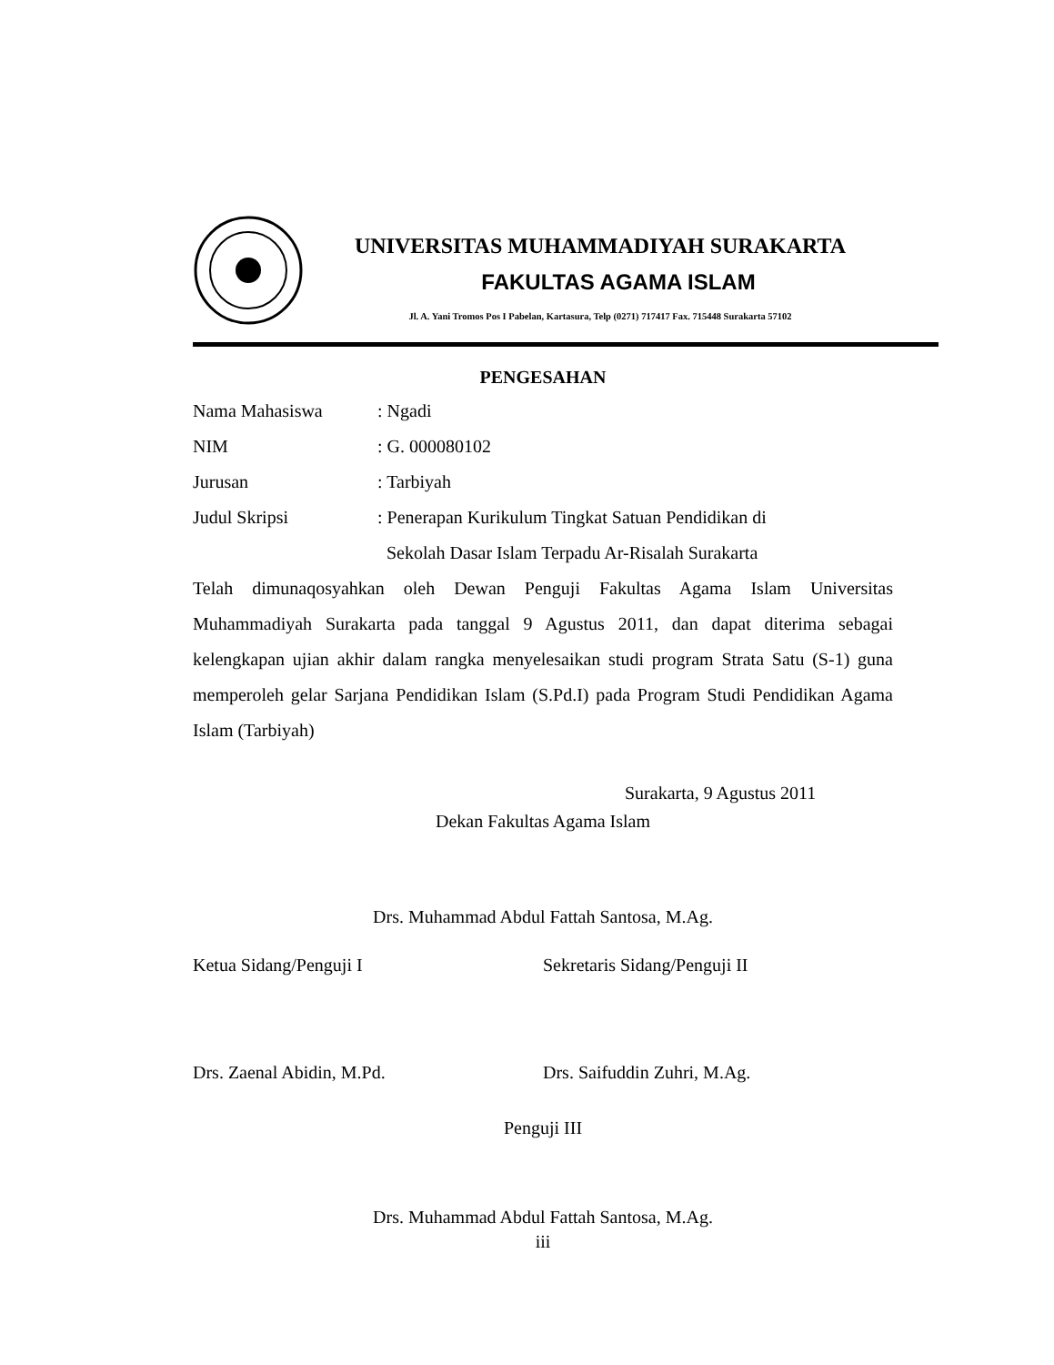UNIVERSITAS MUHAMMADIYAH SURAKARTA
FAKULTAS AGAMA ISLAM
Jl. A. Yani Tromos Pos I Pabelan, Kartasura, Telp (0271) 717417 Fax. 715448 Surakarta 57102
PENGESAHAN
Nama Mahasiswa : Ngadi
NIM : G. 000080102
Jurusan : Tarbiyah
Judul Skripsi : Penerapan Kurikulum Tingkat Satuan Pendidikan di
Sekolah Dasar Islam Terpadu Ar-Risalah Surakarta
Telah dimunaqosyahkan oleh Dewan Penguji Fakultas Agama Islam Universitas Muhammadiyah Surakarta pada tanggal 9 Agustus 2011, dan dapat diterima sebagai kelengkapan ujian akhir dalam rangka menyelesaikan studi program Strata Satu (S-1) guna memperoleh gelar Sarjana Pendidikan Islam (S.Pd.I) pada Program Studi Pendidikan Agama Islam (Tarbiyah)
Surakarta, 9 Agustus 2011
Dekan Fakultas Agama Islam
Drs. Muhammad Abdul Fattah Santosa, M.Ag.
Ketua Sidang/Penguji I Sekretaris Sidang/Penguji II
Drs. Zaenal Abidin, M.Pd. Drs. Saifuddin Zuhri, M.Ag.
Penguji III
Drs. Muhammad Abdul Fattah Santosa, M.Ag.
iii